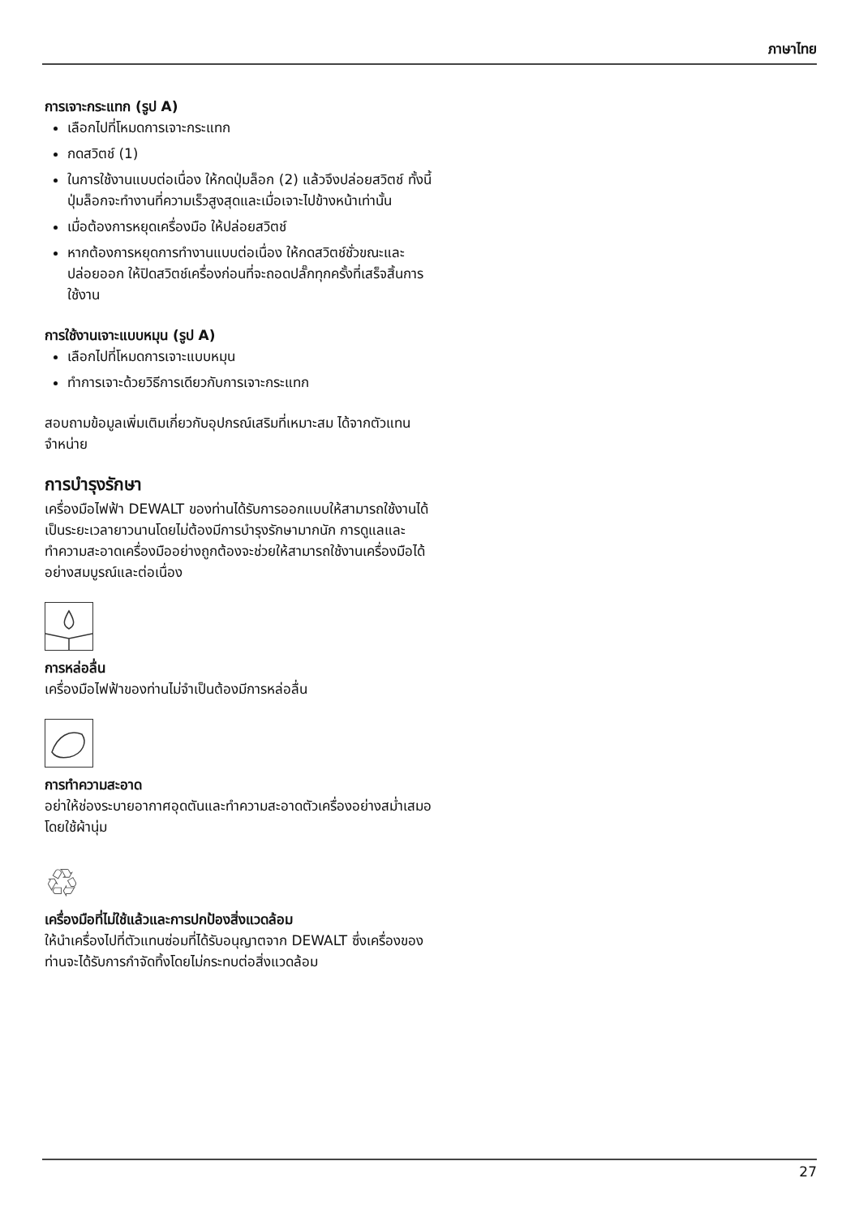ภาษาไทย
การเจาะกระแทก (รูป A)
เลือกไปที่โหมดการเจาะกระแทก
กดสวิตช์ (1)
ในการใช้งานแบบต่อเนื่อง ให้กดปุ่มล็อก (2) แล้วจึงปล่อยสวิตช์ ทั้งนี้ ปุ่มล็อกจะทำงานที่ความเร็วสูงสุดและเมื่อเจาะไปข้างหน้าเท่านั้น
เมื่อต้องการหยุดเครื่องมือ ให้ปล่อยสวิตช์
หากต้องการหยุดการทำงานแบบต่อเนื่อง ให้กดสวิตช์ชั่วขณะและปล่อยออก ให้ปิดสวิตช์เครื่องก่อนที่จะถอดปลั๊กทุกครั้งที่เสร็จสิ้นการใช้งาน
การใช้งานเจาะแบบหมุน (รูป A)
เลือกไปที่โหมดการเจาะแบบหมุน
ทำการเจาะด้วยวิธีการเดียวกับการเจาะกระแทก
สอบถามข้อมูลเพิ่มเติมเกี่ยวกับอุปกรณ์เสริมที่เหมาะสม ได้จากตัวแทนจำหน่าย
การบำรุงรักษา
เครื่องมือไฟฟ้า DEWALT ของท่านได้รับการออกแบบให้สามารถใช้งานได้เป็นระยะเวลายาวนานโดยไม่ต้องมีการบำรุงรักษามากนัก การดูแลและทำความสะอาดเครื่องมืออย่างถูกต้องจะช่วยให้สามารถใช้งานเครื่องมือได้อย่างสมบูรณ์และต่อเนื่อง
การหล่อลื่น
เครื่องมือไฟฟ้าของท่านไม่จำเป็นต้องมีการหล่อลื่น
การทำความสะอาด
อย่าให้ช่องระบายอากาศอุดตันและทำความสะอาดตัวเครื่องอย่างสม่ำเสมอโดยใช้ผ้านุ่ม
♲
เครื่องมือที่ไม่ใช้แล้วและการปกป้องสิ่งแวดล้อม
ให้นำเครื่องไปที่ตัวแทนซ่อมที่ได้รับอนุญาตจาก DEWALT ซึ่งเครื่องของท่านจะได้รับการกำจัดทิ้งโดยไม่กระทบต่อสิ่งแวดล้อม
27